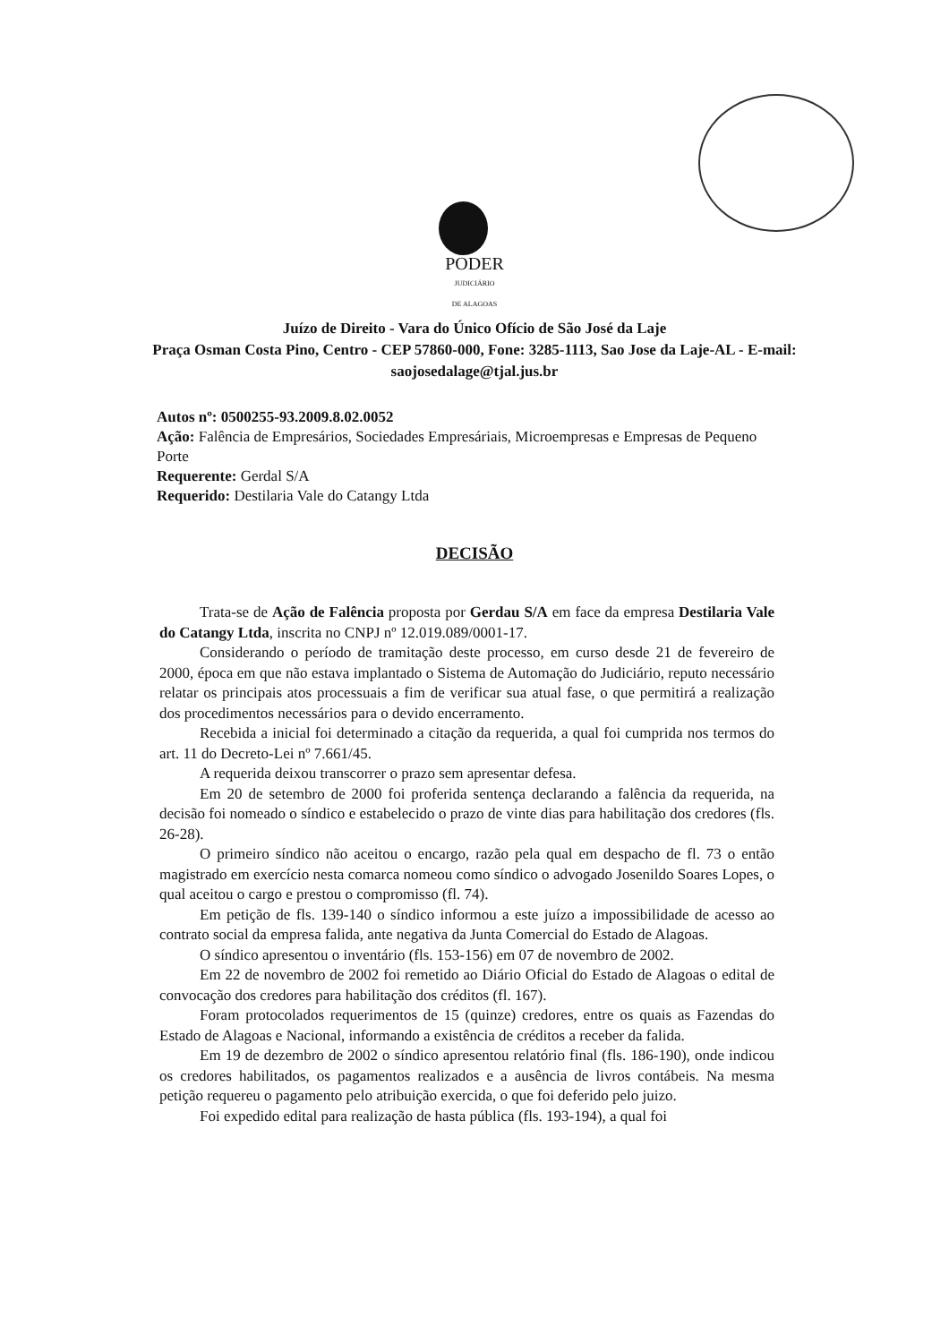PODER
JUDICIÁRIO
DE ALAGOAS
Juízo de Direito - Vara do Único Ofício de São José da Laje
Praça Osman Costa Pino, Centro - CEP 57860-000, Fone: 3285-1113, Sao Jose da Laje-AL - E-mail: saojosedalage@tjal.jus.br
Autos nº: 0500255-93.2009.8.02.0052
Ação: Falência de Empresários, Sociedades Empresáriais, Microempresas e Empresas de Pequeno Porte
Requerente: Gerdal S/A
Requerido: Destilaria Vale do Catangy Ltda
DECISÃO
Trata-se de Ação de Falência proposta por Gerdau S/A em face da empresa Destilaria Vale do Catangy Ltda, inscrita no CNPJ nº 12.019.089/0001-17.
Considerando o período de tramitação deste processo, em curso desde 21 de fevereiro de 2000, época em que não estava implantado o Sistema de Automação do Judiciário, reputo necessário relatar os principais atos processuais a fim de verificar sua atual fase, o que permitirá a realização dos procedimentos necessários para o devido encerramento.
Recebida a inicial foi determinado a citação da requerida, a qual foi cumprida nos termos do art. 11 do Decreto-Lei nº 7.661/45.
A requerida deixou transcorrer o prazo sem apresentar defesa.
Em 20 de setembro de 2000 foi proferida sentença declarando a falência da requerida, na decisão foi nomeado o síndico e estabelecido o prazo de vinte dias para habilitação dos credores (fls. 26-28).
O primeiro síndico não aceitou o encargo, razão pela qual em despacho de fl. 73 o então magistrado em exercício nesta comarca nomeou como síndico o advogado Josenildo Soares Lopes, o qual aceitou o cargo e prestou o compromisso (fl. 74).
Em petição de fls. 139-140 o síndico informou a este juízo a impossibilidade de acesso ao contrato social da empresa falida, ante negativa da Junta Comercial do Estado de Alagoas.
O síndico apresentou o inventário (fls. 153-156) em 07 de novembro de 2002.
Em 22 de novembro de 2002 foi remetido ao Diário Oficial do Estado de Alagoas o edital de convocação dos credores para habilitação dos créditos (fl. 167).
Foram protocolados requerimentos de 15 (quinze) credores, entre os quais as Fazendas do Estado de Alagoas e Nacional, informando a existência de créditos a receber da falida.
Em 19 de dezembro de 2002 o síndico apresentou relatório final (fls. 186-190), onde indicou os credores habilitados, os pagamentos realizados e a ausência de livros contábeis. Na mesma petição requereu o pagamento pelo atribuição exercida, o que foi deferido pelo juizo.
Foi expedido edital para realização de hasta pública (fls. 193-194), a qual foi